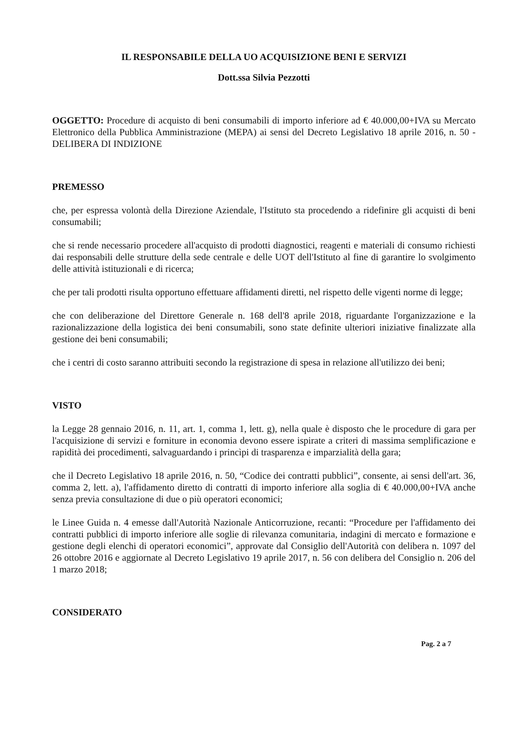IL RESPONSABILE DELLA UO ACQUISIZIONE BENI E SERVIZI
Dott.ssa Silvia Pezzotti
OGGETTO: Procedure di acquisto di beni consumabili di importo inferiore ad € 40.000,00+IVA su Mercato Elettronico della Pubblica Amministrazione (MEPA) ai sensi del Decreto Legislativo 18 aprile 2016, n. 50 - DELIBERA DI INDIZIONE
PREMESSO
che, per espressa volontà della Direzione Aziendale, l'Istituto sta procedendo a ridefinire gli acquisti di beni consumabili;
che si rende necessario procedere all'acquisto di prodotti diagnostici, reagenti e materiali di consumo richiesti dai responsabili delle strutture della sede centrale e delle UOT dell'Istituto al fine di garantire lo svolgimento delle attività istituzionali e di ricerca;
che per tali prodotti risulta opportuno effettuare affidamenti diretti, nel rispetto delle vigenti norme di legge;
che con deliberazione del Direttore Generale n. 168 dell'8 aprile 2018, riguardante l'organizzazione e la razionalizzazione della logistica dei beni consumabili, sono state definite ulteriori iniziative finalizzate alla gestione dei beni consumabili;
che i centri di costo saranno attribuiti secondo la registrazione di spesa in relazione all'utilizzo dei beni;
VISTO
la Legge 28 gennaio 2016, n. 11, art. 1, comma 1, lett. g), nella quale è disposto che le procedure di gara per l'acquisizione di servizi e forniture in economia devono essere ispirate a criteri di massima semplificazione e rapidità dei procedimenti, salvaguardando i princìpi di trasparenza e imparzialità della gara;
che il Decreto Legislativo 18 aprile 2016, n. 50, “Codice dei contratti pubblici”, consente, ai sensi dell'art. 36, comma 2, lett. a), l'affidamento diretto di contratti di importo inferiore alla soglia di € 40.000,00+IVA anche senza previa consultazione di due o più operatori economici;
le Linee Guida n. 4 emesse dall'Autorità Nazionale Anticorruzione, recanti: “Procedure per l'affidamento dei contratti pubblici di importo inferiore alle soglie di rilevanza comunitaria, indagini di mercato e formazione e gestione degli elenchi di operatori economici”, approvate dal Consiglio dell'Autorità con delibera n. 1097 del 26 ottobre 2016 e aggiornate al Decreto Legislativo 19 aprile 2017, n. 56 con delibera del Consiglio n. 206 del 1 marzo 2018;
CONSIDERATO
Pag. 2 a 7